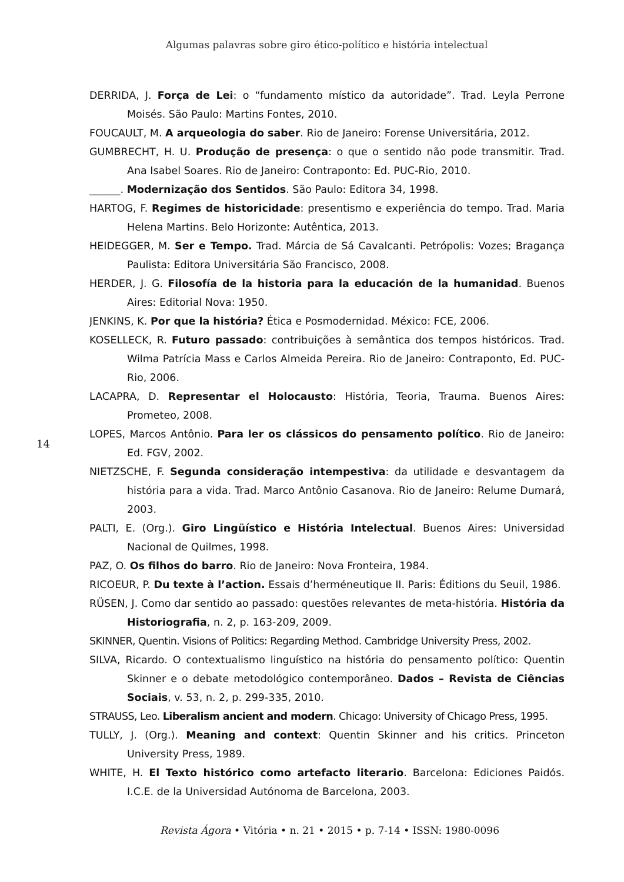Algumas palavras sobre giro ético-político e história intelectual
DERRIDA, J. Força de Lei: o “fundamento místico da autoridade”. Trad. Leyla Perrone Moisés. São Paulo: Martins Fontes, 2010.
FOUCAULT, M. A arqueologia do saber. Rio de Janeiro: Forense Universitária, 2012.
GUMBRECHT, H. U. Produção de presença: o que o sentido não pode transmitir. Trad. Ana Isabel Soares. Rio de Janeiro: Contraponto: Ed. PUC-Rio, 2010.
______. Modernização dos Sentidos. São Paulo: Editora 34, 1998.
HARTOG, F. Regimes de historicidade: presentismo e experiência do tempo. Trad. Maria Helena Martins. Belo Horizonte: Autêntica, 2013.
HEIDEGGER, M. Ser e Tempo. Trad. Márcia de Sá Cavalcanti. Petrópolis: Vozes; Bragança Paulista: Editora Universitária São Francisco, 2008.
HERDER, J. G. Filosofía de la historia para la educación de la humanidad. Buenos Aires: Editorial Nova: 1950.
JENKINS, K. Por que la história? Ética e Posmodernidad. México: FCE, 2006.
KOSELLECK, R. Futuro passado: contribuições à semântica dos tempos históricos. Trad. Wilma Patrícia Mass e Carlos Almeida Pereira. Rio de Janeiro: Contraponto, Ed. PUC-Rio, 2006.
LACAPRA, D. Representar el Holocausto: História, Teoria, Trauma. Buenos Aires: Prometeo, 2008.
LOPES, Marcos Antônio. Para ler os clássicos do pensamento político. Rio de Janeiro: Ed. FGV, 2002.
NIETZSCHE, F. Segunda consideração intempestiva: da utilidade e desvantagem da história para a vida. Trad. Marco Antônio Casanova. Rio de Janeiro: Relume Dumará, 2003.
PALTI, E. (Org.). Giro Lingüístico e História Intelectual. Buenos Aires: Universidad Nacional de Quilmes, 1998.
PAZ, O. Os filhos do barro. Rio de Janeiro: Nova Fronteira, 1984.
RICOEUR, P. Du texte à l’action. Essais d’herméneutique II. Paris: Éditions du Seuil, 1986.
RÜSEN, J. Como dar sentido ao passado: questões relevantes de meta-história. História da Historiografia, n. 2, p. 163-209, 2009.
SKINNER, Quentin. Visions of Politics: Regarding Method. Cambridge University Press, 2002.
SILVA, Ricardo. O contextualismo linguístico na história do pensamento político: Quentin Skinner e o debate metodológico contemporâneo. Dados – Revista de Ciências Sociais, v. 53, n. 2, p. 299-335, 2010.
STRAUSS, Leo. Liberalism ancient and modern. Chicago: University of Chicago Press, 1995.
TULLY, J. (Org.). Meaning and context: Quentin Skinner and his critics. Princeton University Press, 1989.
WHITE, H. El Texto histórico como artefacto literario. Barcelona: Ediciones Paidós. I.C.E. de la Universidad Autónoma de Barcelona, 2003.
14
Revista Ágora • Vitória • n. 21 • 2015 • p. 7-14 • ISSN: 1980-0096